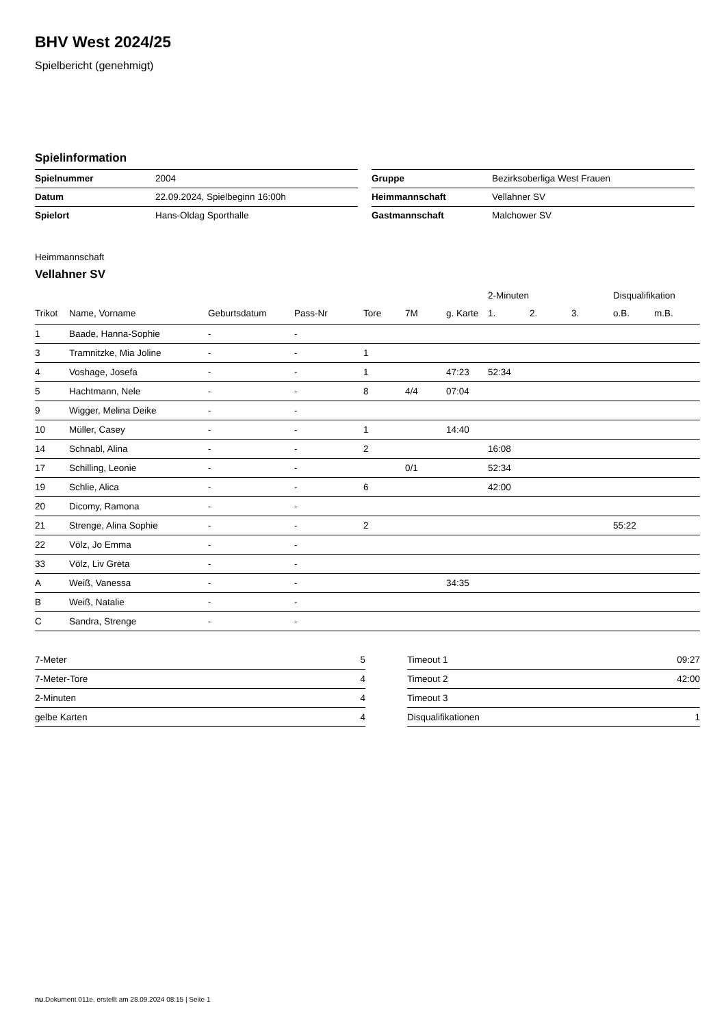BHV West 2024/25
Spielbericht (genehmigt)
Spielinformation
| Spielnummer | 2004 |
| Datum | 22.09.2024, Spielbeginn 16:00h |
| Spielort | Hans-Oldag Sporthalle |
| Gruppe | Bezirksoberliga West Frauen |
| Heimmannschaft | Vellahner SV |
| Gastmannschaft | Malchower SV |
Heimmannschaft
Vellahner SV
| | | | | | | | 2-Minuten | | | Disqualifikation | |
| --- | --- | --- | --- | --- | --- | --- | --- | --- | --- | --- | --- |
| Trikot | Name, Vorname | Geburtsdatum | Pass-Nr | Tore | 7M | g. Karte | 1. | 2. | 3. | o.B. | m.B. |
| 1 | Baade, Hanna-Sophie | - | - | | | | | | | | |
| 3 | Tramnitzke, Mia Joline | - | - | 1 | | | | | | | |
| 4 | Voshage, Josefa | - | - | 1 | | 47:23 | 52:34 | | | | |
| 5 | Hachtmann, Nele | - | - | 8 | 4/4 | 07:04 | | | | | |
| 9 | Wigger, Melina Deike | - | - | | | | | | | | |
| 10 | Müller, Casey | - | - | 1 | | 14:40 | | | | | |
| 14 | Schnabl, Alina | - | - | 2 | | | 16:08 | | | | |
| 17 | Schilling, Leonie | - | - | | 0/1 | | 52:34 | | | | |
| 19 | Schlie, Alica | - | - | 6 | | | 42:00 | | | | |
| 20 | Dicomy, Ramona | - | - | | | | | | | | |
| 21 | Strenge, Alina Sophie | - | - | 2 | | | | | | 55:22 | |
| 22 | Völz, Jo Emma | - | - | | | | | | | | |
| 33 | Völz, Liv Greta | - | - | | | | | | | | |
| A | Weiß, Vanessa | - | - | | | 34:35 | | | | | |
| B | Weiß, Natalie | - | - | | | | | | | | |
| C | Sandra, Strenge | - | - | | | | | | | | |
| 7-Meter | 5 |
| 7-Meter-Tore | 4 |
| 2-Minuten | 4 |
| gelbe Karten | 4 |
| Timeout 1 | 09:27 |
| Timeout 2 | 42:00 |
| Timeout 3 | |
| Disqualifikationen | 1 |
nu.Dokument 011e, erstellt am 28.09.2024 08:15 | Seite 1